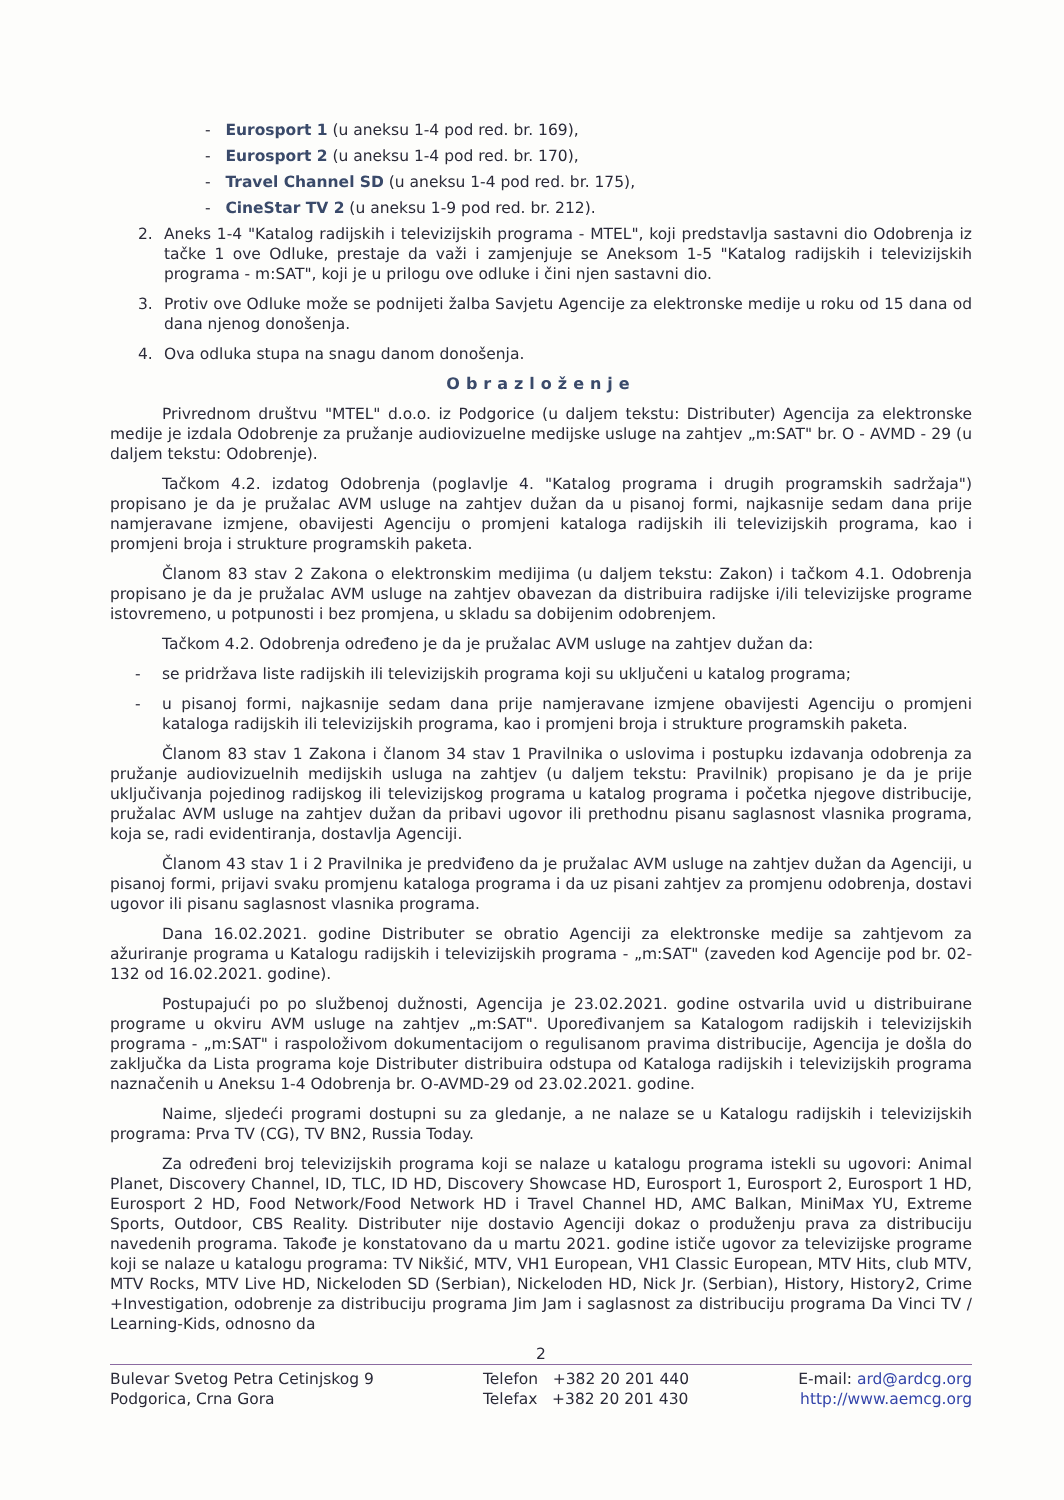- Eurosport 1 (u aneksu 1-4 pod red. br. 169),
- Eurosport 2 (u aneksu 1-4 pod red. br. 170),
- Travel Channel SD (u aneksu 1-4 pod red. br. 175),
- CineStar TV 2 (u aneksu 1-9 pod red. br. 212).
2. Aneks 1-4 "Katalog radijskih i televizijskih programa - MTEL", koji predstavlja sastavni dio Odobrenja iz tačke 1 ove Odluke, prestaje da važi i zamjenjuje se Aneksom 1-5 "Katalog radijskih i televizijskih programa - m:SAT", koji je u prilogu ove odluke i čini njen sastavni dio.
3. Protiv ove Odluke može se podnijeti žalba Savjetu Agencije za elektronske medije u roku od 15 dana od dana njenog donošenja.
4. Ova odluka stupa na snagu danom donošenja.
Obrazloženje
Privrednom društvu "MTEL" d.o.o. iz Podgorice (u daljem tekstu: Distributer) Agencija za elektronske medije je izdala Odobrenje za pružanje audiovizuelne medijske usluge na zahtjev „m:SAT" br. O - AVMD - 29 (u daljem tekstu: Odobrenje).
Tačkom 4.2. izdatog Odobrenja (poglavlje 4. "Katalog programa i drugih programskih sadržaja") propisano je da je pružalac AVM usluge na zahtjev dužan da u pisanoj formi, najkasnije sedam dana prije namjeravane izmjene, obavijesti Agenciju o promjeni kataloga radijskih ili televizijskih programa, kao i promjeni broja i strukture programskih paketa.
Članom 83 stav 2 Zakona o elektronskim medijima (u daljem tekstu: Zakon) i tačkom 4.1. Odobrenja propisano je da je pružalac AVM usluge na zahtjev obavezan da distribuira radijske i/ili televizijske programe istovremeno, u potpunosti i bez promjena, u skladu sa dobijenim odobrenjem.
Tačkom 4.2. Odobrenja određeno je da je pružalac AVM usluge na zahtjev dužan da:
- se pridržava liste radijskih ili televizijskih programa koji su uključeni u katalog programa;
- u pisanoj formi, najkasnije sedam dana prije namjeravane izmjene obavijesti Agenciju o promjeni kataloga radijskih ili televizijskih programa, kao i promjeni broja i strukture programskih paketa.
Članom 83 stav 1 Zakona i članom 34 stav 1 Pravilnika o uslovima i postupku izdavanja odobrenja za pružanje audiovizuelnih medijskih usluga na zahtjev (u daljem tekstu: Pravilnik) propisano je da je prije uključivanja pojedinog radijskog ili televizijskog programa u katalog programa i početka njegove distribucije, pružalac AVM usluge na zahtjev dužan da pribavi ugovor ili prethodnu pisanu saglasnost vlasnika programa, koja se, radi evidentiranja, dostavlja Agenciji.
Članom 43 stav 1 i 2 Pravilnika je predviđeno da je pružalac AVM usluge na zahtjev dužan da Agenciji, u pisanoj formi, prijavi svaku promjenu kataloga programa i da uz pisani zahtjev za promjenu odobrenja, dostavi ugovor ili pisanu saglasnost vlasnika programa.
Dana 16.02.2021. godine Distributer se obratio Agenciji za elektronske medije sa zahtjevom za ažuriranje programa u Katalogu radijskih i televizijskih programa - „m:SAT" (zaveden kod Agencije pod br. 02-132 od 16.02.2021. godine).
Postupajući po po službenoj dužnosti, Agencija je 23.02.2021. godine ostvarila uvid u distribuirane programe u okviru AVM usluge na zahtjev „m:SAT". Upoređivanjem sa Katalogom radijskih i televizijskih programa - „m:SAT" i raspoloživom dokumentacijom o regulisanom pravima distribucije, Agencija je došla do zaključka da Lista programa koje Distributer distribuira odstupa od Kataloga radijskih i televizijskih programa naznačenih u Aneksu 1-4 Odobrenja br. O-AVMD-29 od 23.02.2021. godine.
Naime, sljedeći programi dostupni su za gledanje, a ne nalaze se u Katalogu radijskih i televizijskih programa: Prva TV (CG), TV BN2, Russia Today.
Za određeni broj televizijskih programa koji se nalaze u katalogu programa istekli su ugovori: Animal Planet, Discovery Channel, ID, TLC, ID HD, Discovery Showcase HD, Eurosport 1, Eurosport 2, Eurosport 1 HD, Eurosport 2 HD, Food Network/Food Network HD i Travel Channel HD, AMC Balkan, MiniMax YU, Extreme Sports, Outdoor, CBS Reality. Distributer nije dostavio Agenciji dokaz o produženju prava za distribuciju navedenih programa. Takođe je konstatovano da u martu 2021. godine ističe ugovor za televizijske programe koji se nalaze u katalogu programa: TV Nikšić, MTV, VH1 European, VH1 Classic European, MTV Hits, club MTV, MTV Rocks, MTV Live HD, Nickeloden SD (Serbian), Nickeloden HD, Nick Jr. (Serbian), History, History2, Crime +Investigation, odobrenje za distribuciju programa Jim Jam i saglasnost za distribuciju programa Da Vinci TV / Learning-Kids, odnosno da
2
Bulevar Svetog Petra Cetinjskog 9
Podgorica, Crna Gora
Telefon +382 20 201 440
Telefax +382 20 201 430
E-mail: ard@ardcg.org
http://www.aemcg.org